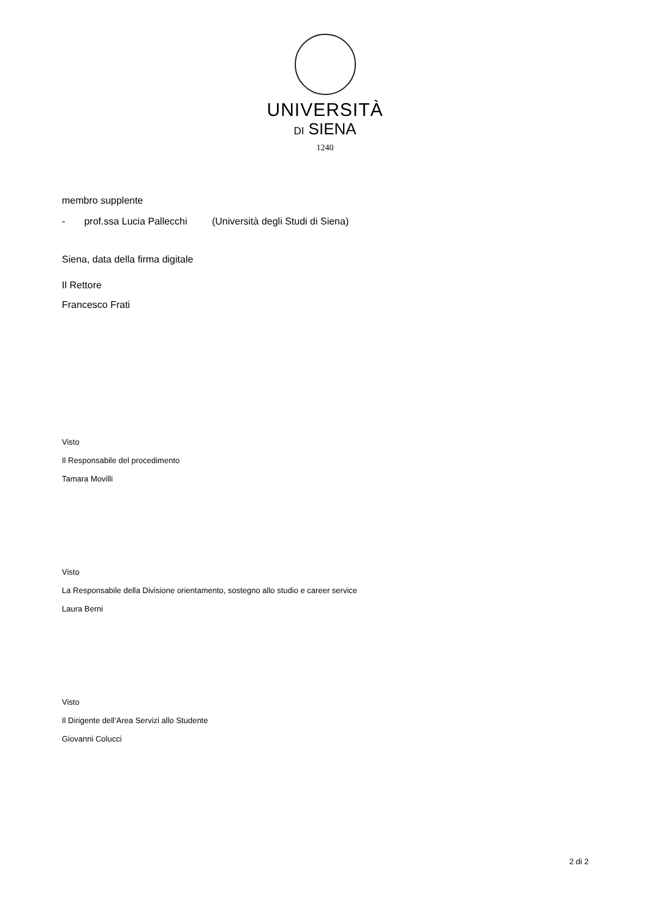UNIVERSITÀ
DI SIENA
1240
membro supplente
- prof.ssa Lucia Pallecchi (Università degli Studi di Siena)
Siena, data della firma digitale
Il Rettore
Francesco Frati
Visto
Il Responsabile del procedimento
Tamara Movilli
Visto
La Responsabile della Divisione orientamento, sostegno allo studio e career service
Laura Berni
Visto
Il Dirigente dell’Area Servizi allo Studente
Giovanni Colucci
2 di 2